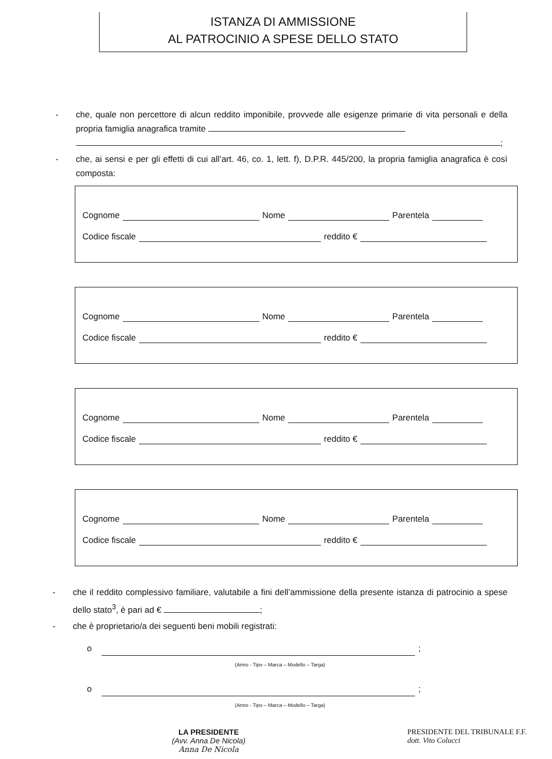ISTANZA DI AMMISSIONE
AL PATROCINIO A SPESE DELLO STATO
- che, quale non percettore di alcun reddito imponibile, provvede alle esigenze primarie di vita personali e della propria famiglia anagrafica tramite
;
- che, ai sensi e per gli effetti di cui all’art. 46, co. 1, lett. f), D.P.R. 445/200, la propria famiglia anagrafica è così composta:
Cognome Nome Parentela
Codice fiscale reddito €
Cognome Nome Parentela
Codice fiscale reddito €
Cognome Nome Parentela
Codice fiscale reddito €
Cognome Nome Parentela
Codice fiscale reddito €
- che il reddito complessivo familiare, valutabile a fini dell’ammissione della presente istanza di patrocinio a spese dello stato<sup>3</sup>, è pari ad € ;
- che è proprietario/a dei seguenti beni mobili registrati:
o ;
(Anno - Tipo – Marca – Modello – Targa)
o ;
(Anno - Tipo – Marca – Modello – Targa)
LA PRESIDENTE
(Avv. Anna De Nicola)
Anna De Nicola
PRESIDENTE DEL TRIBUNALE F.F.
dott. Vito Colucci